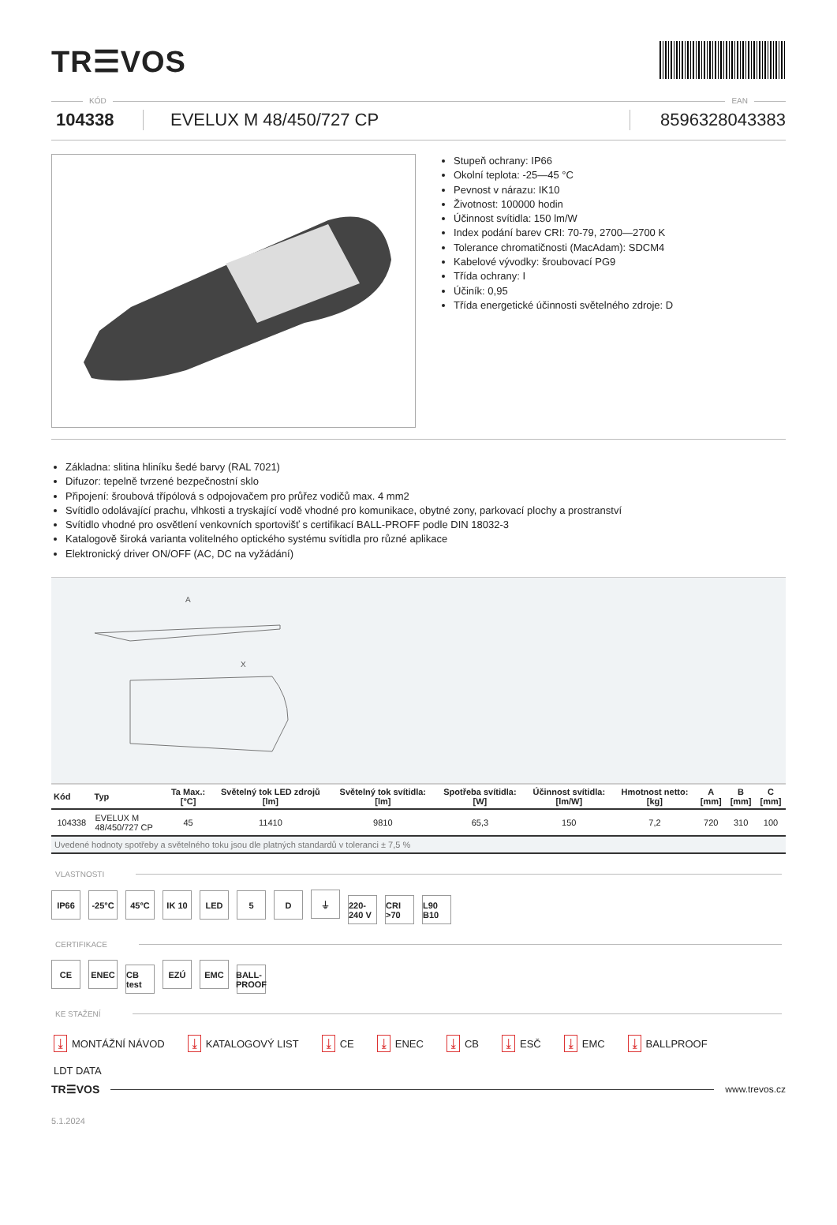TR☰VOS
KÓD EAN
104338 EVELUX M 48/450/727 CP 8596328043383
Stupeň ochrany: IP66
Okolní teplota: -25—45 °C
Pevnost v nárazu: IK10
Životnost: 100000 hodin
Účinnost svítidla: 150 lm/W
Index podání barev CRI: 70-79, 2700—2700 K
Tolerance chromatičnosti (MacAdam): SDCM4
Kabelové vývodky: šroubovací PG9
Třída ochrany: I
Účiník: 0,95
Třída energetické účinnosti světelného zdroje: D
Základna: slitina hliníku šedé barvy (RAL 7021)
Difuzor: tepelně tvrzené bezpečnostní sklo
Připojení: šroubová třípólová s odpojovačem pro průřez vodičů max. 4 mm2
Svítidlo odolávající prachu, vlhkosti a tryskající vodě vhodné pro komunikace, obytné zony, parkovací plochy a prostranství
Svítidlo vhodné pro osvětlení venkovních sportovišť s certifikací BALL-PROFF podle DIN 18032-3
Katalogově široká varianta volitelného optického systému svítidla pro různé aplikace
Elektronický driver ON/OFF (AC, DC na vyžádání)
A
X
| Kód | Typ | Ta Max.: [°C] | Světelný tok LED zdrojů [lm] | Světelný tok svítidla: [lm] | Spotřeba svítidla: [W] | Účinnost svítidla: [lm/W] | Hmotnost netto: [kg] | A [mm] | B [mm] | C [mm] |
| --- | --- | --- | --- | --- | --- | --- | --- | --- | --- | --- |
| 104338 | EVELUX M 48/450/727 CP | 45 | 11410 | 9810 | 65,3 | 150 | 7,2 | 720 | 310 | 100 |
| Uvedené hodnoty spotřeby a světelného toku jsou dle platných standardů v toleranci ± 7,5 % | | | | | | | | | | |
VLASTNOSTI
IP66 -25°C 45°C IK 10 LED 5 D ⏚ 220-240 V CRI >70 L90 B10
CERTIFIKACE
CE ENEC CB test EZÚ EMC BALL-PROOF
KE STAŽENÍ
⤓ MONTÁŽNÍ NÁVOD ⤓ KATALOGOVÝ LIST ⤓ CE ⤓ ENEC ⤓ CB ⤓ ESČ ⤓ EMC ⤓ BALLPROOF
LDT DATA
TR☰VOS www.trevos.cz
5.1.2024